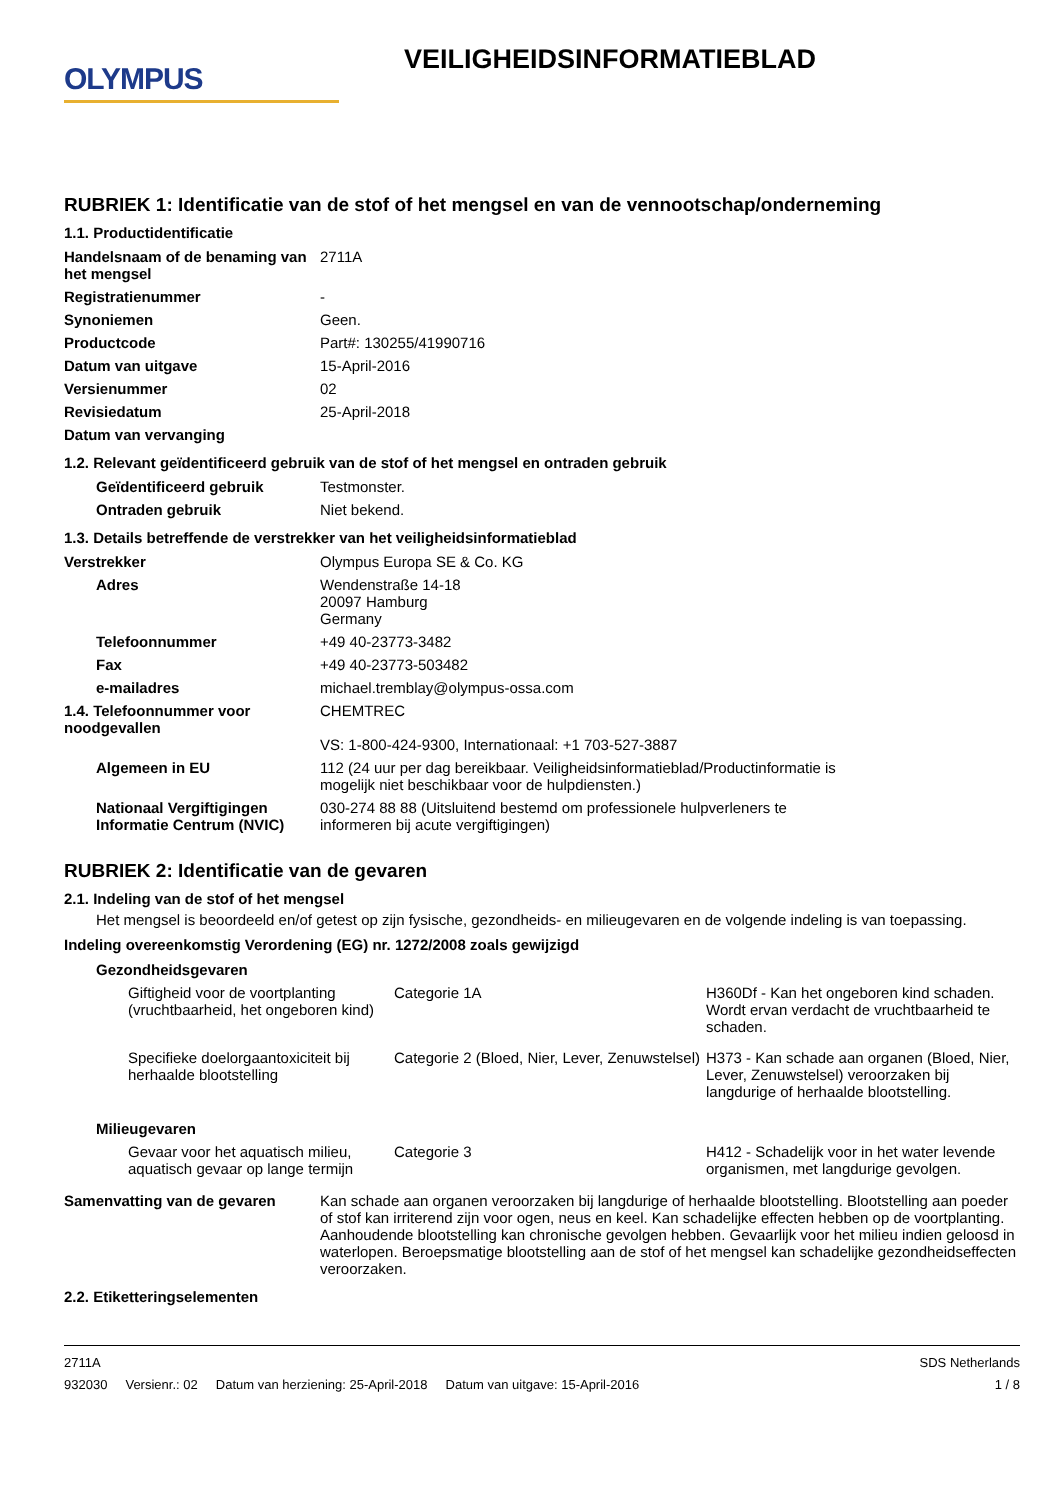OLYMPUS
VEILIGHEIDSINFORMATIEBLAD
RUBRIEK 1: Identificatie van de stof of het mengsel en van de vennootschap/onderneming
1.1. Productidentificatie
| Handelsnaam of de benaming van het mengsel | 2711A |
| Registratienummer | - |
| Synoniemen | Geen. |
| Productcode | Part#: 130255/41990716 |
| Datum van uitgave | 15-April-2016 |
| Versienummer | 02 |
| Revisiedatum | 25-April-2018 |
| Datum van vervanging | |
1.2. Relevant geïdentificeerd gebruik van de stof of het mengsel en ontraden gebruik
| Geïdentificeerd gebruik | Testmonster. |
| Ontraden gebruik | Niet bekend. |
1.3. Details betreffende de verstrekker van het veiligheidsinformatieblad
| Verstrekker | Olympus Europa SE & Co. KG |
| Adres | Wendenstraße 14-18 20097 Hamburg Germany |
| Telefoonnummer | +49 40-23773-3482 |
| Fax | +49 40-23773-503482 |
| e-mailadres | michael.tremblay@olympus-ossa.com |
| 1.4. Telefoonnummer voor noodgevallen | CHEMTREC VS: 1-800-424-9300, Internationaal: +1 703-527-3887 |
| Algemeen in EU | 112 (24 uur per dag bereikbaar. Veiligheidsinformatieblad/Productinformatie is mogelijk niet beschikbaar voor de hulpdiensten.) |
| Nationaal Vergiftigingen Informatie Centrum (NVIC) | 030-274 88 88 (Uitsluitend bestemd om professionele hulpverleners te informeren bij acute vergiftigingen) |
RUBRIEK 2: Identificatie van de gevaren
2.1. Indeling van de stof of het mengsel
Het mengsel is beoordeeld en/of getest op zijn fysische, gezondheids- en milieugevaren en de volgende indeling is van toepassing.
Indeling overeenkomstig Verordening (EG) nr. 1272/2008 zoals gewijzigd
Gezondheidsgevaren
| Giftigheid voor de voortplanting (vruchtbaarheid, het ongeboren kind) | Categorie 1A | H360Df - Kan het ongeboren kind schaden. Wordt ervan verdacht de vruchtbaarheid te schaden. |
| Specifieke doelorgaantoxiciteit bij herhaalde blootstelling | Categorie 2 (Bloed, Nier, Lever, Zenuwstelsel) | H373 - Kan schade aan organen (Bloed, Nier, Lever, Zenuwstelsel) veroorzaken bij langdurige of herhaalde blootstelling. |
Milieugevaren
| Gevaar voor het aquatisch milieu, aquatisch gevaar op lange termijn | Categorie 3 | H412 - Schadelijk voor in het water levende organismen, met langdurige gevolgen. |
| Samenvatting van de gevaren | Kan schade aan organen veroorzaken bij langdurige of herhaalde blootstelling. Blootstelling aan poeder of stof kan irriterend zijn voor ogen, neus en keel. Kan schadelijke effecten hebben op de voortplanting. Aanhoudende blootstelling kan chronische gevolgen hebben. Gevaarlijk voor het milieu indien geloosd in waterlopen. Beroepsmatige blootstelling aan de stof of het mengsel kan schadelijke gezondheidseffecten veroorzaken. |
2.2. Etiketteringselementen
2711A
932030 Versienr.: 02 Datum van herziening: 25-April-2018 Datum van uitgave: 15-April-2016
SDS Netherlands
1 / 8